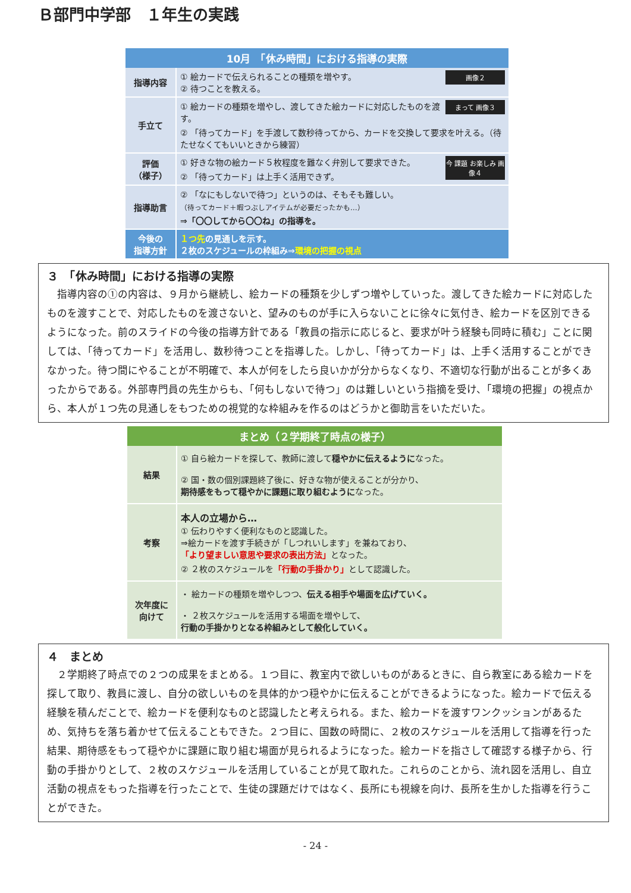Ｂ部門中学部　１年生の実践
| 10月 「休み時間」における指導の実際 | |
| --- | --- |
| 指導内容 | 画像２ ① 絵カードで伝えられることの種類を増やす。 ② 待つことを教える。 |
| 手立て | まって 画像３ ① 絵カードの種類を増やし、渡してきた絵カードに対応したものを渡す。 ② 「待ってカード」を手渡して数秒待ってから、カードを交換して要求を叶える。（待たせなくてもいいときから練習） |
| 評価 （様子） | 今 課題 お楽しみ 画像４ ① 好きな物の絵カード５枚程度を難なく弁別して要求できた。 ② 「待ってカード」は上手く活用できず。 |
| 指導助言 | ② 「なにもしないで待つ」というのは、そもそも難しい。 （待ってカード＋暇つぶしアイテムが必要だったかも…） ⇒「〇〇してから〇〇ね」の指導を。 |
| 今後の 指導方針 | １つ先 の見通しを示す。 ２枚のスケジュールの枠組み⇒ 環境の把握の視点 |
３　「休み時間」における指導の実際
　指導内容の①の内容は、９月から継続し、絵カードの種類を少しずつ増やしていった。渡してきた絵カードに対応したものを渡すことで、対応したものを渡さないと、望みのものが手に入らないことに徐々に気付き、絵カードを区別できるようになった。前のスライドの今後の指導方針である「教員の指示に応じると、要求が叶う経験も同時に積む」ことに関しては、「待ってカード」を活用し、数秒待つことを指導した。しかし、「待ってカード」は、上手く活用することができなかった。待つ間にやることが不明確で、本人が何をしたら良いかが分からなくなり、不適切な行動が出ることが多くあったからである。外部専門員の先生からも、「何もしないで待つ」のは難しいという指摘を受け、「環境の把握」の視点から、本人が１つ先の見通しをもつための視覚的な枠組みを作るのはどうかと御助言をいただいた。
| まとめ（２学期終了時点の様子） | |
| --- | --- |
| 結果 | ① 自ら絵カードを探して、教師に渡して 穏やかに伝えるように なった。 ② 国・数の個別課題終了後に、好きな物が使えることが分かり、 期待感をもって穏やかに課題に取り組むように なった。 |
| 考察 | 本人の立場から… ① 伝わりやすく便利なものと認識した。 ⇒絵カードを渡す手続きが「しつれいします」を兼ねており、 「より望ましい意思や要求の表出方法」 となった。 ② ２枚のスケジュールを 「行動の手掛かり」 として認識した。 |
| 次年度に 向けて | ・ 絵カードの種類を増やしつつ、 伝える相手や場面を広げていく。 ・ ２枚スケジュールを活用する場面を増やして、 行動の手掛かりとなる枠組みとして般化していく。 |
４　まとめ
　２学期終了時点での２つの成果をまとめる。１つ目に、教室内で欲しいものがあるときに、自ら教室にある絵カードを探して取り、教員に渡し、自分の欲しいものを具体的かつ穏やかに伝えることができるようになった。絵カードで伝える経験を積んだことで、絵カードを便利なものと認識したと考えられる。また、絵カードを渡すワンクッションがあるため、気持ちを落ち着かせて伝えることもできた。２つ目に、国数の時間に、２枚のスケジュールを活用して指導を行った結果、期待感をもって穏やかに課題に取り組む場面が見られるようになった。絵カードを指さして確認する様子から、行動の手掛かりとして、２枚のスケジュールを活用していることが見て取れた。これらのことから、流れ図を活用し、自立活動の視点をもった指導を行ったことで、生徒の課題だけではなく、長所にも視線を向け、長所を生かした指導を行うことができた。
- 24 -